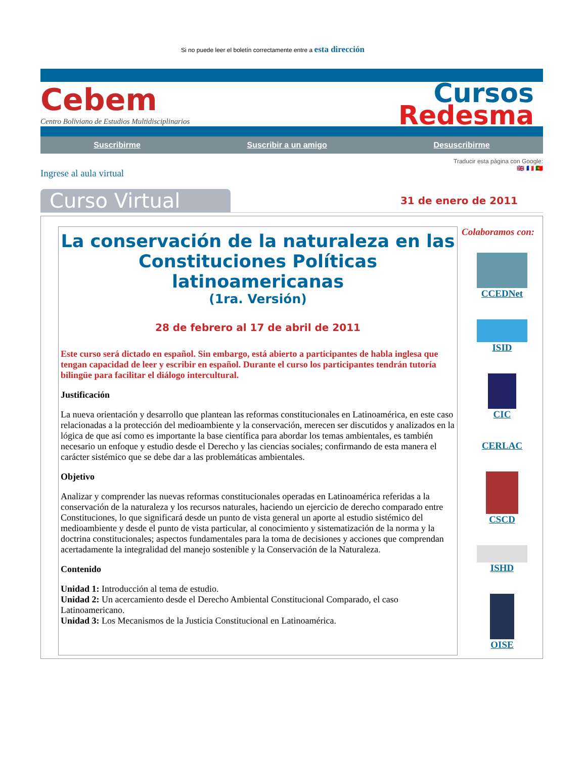Si no puede leer el boletín correctamente entre a esta dirección
Cebem
Centro Boliviano de Estudios Multidisciplinarios
Cursos
Redesma
Suscribirme Suscribir a un amigo Desuscribirme
Ingrese al aula virtual
Traducir esta página con Google:
🇬🇧 🇫🇷 🇵🇹
Curso Virtual
31 de enero de 2011
La conservación de la naturaleza en las Constituciones Políticas latinoamericanas
(1ra. Versión)
28 de febrero al 17 de abril de 2011
Este curso será dictado en español. Sin embargo, está abierto a participantes de habla inglesa que tengan capacidad de leer y escribir en español. Durante el curso los participantes tendrán tutoría bilingüe para facilitar el diálogo intercultural.
Justificación
La nueva orientación y desarrollo que plantean las reformas constitucionales en Latinoamérica, en este caso relacionadas a la protección del medioambiente y la conservación, merecen ser discutidos y analizados en la lógica de que así como es importante la base científica para abordar los temas ambientales, es también necesario un enfoque y estudio desde el Derecho y las ciencias sociales; confirmando de esta manera el carácter sistémico que se debe dar a las problemáticas ambientales.
Objetivo
Analizar y comprender las nuevas reformas constitucionales operadas en Latinoamérica referidas a la conservación de la naturaleza y los recursos naturales, haciendo un ejercicio de derecho comparado entre Constituciones, lo que significará desde un punto de vista general un aporte al estudio sistémico del medioambiente y desde el punto de vista particular, al conocimiento y sistematización de la norma y la doctrina constitucionales; aspectos fundamentales para la toma de decisiones y acciones que comprendan acertadamente la integralidad del manejo sostenible y la Conservación de la Naturaleza.
Contenido
Unidad 1: Introducción al tema de estudio.
Unidad 2: Un acercamiento desde el Derecho Ambiental Constitucional Comparado, el caso Latinoamericano.
Unidad 3: Los Mecanismos de la Justicia Constitucional en Latinoamérica.
Colaboramos con:
CCEDNet
ISID
CIC
CERLAC
CSCD
ISHD
OISE